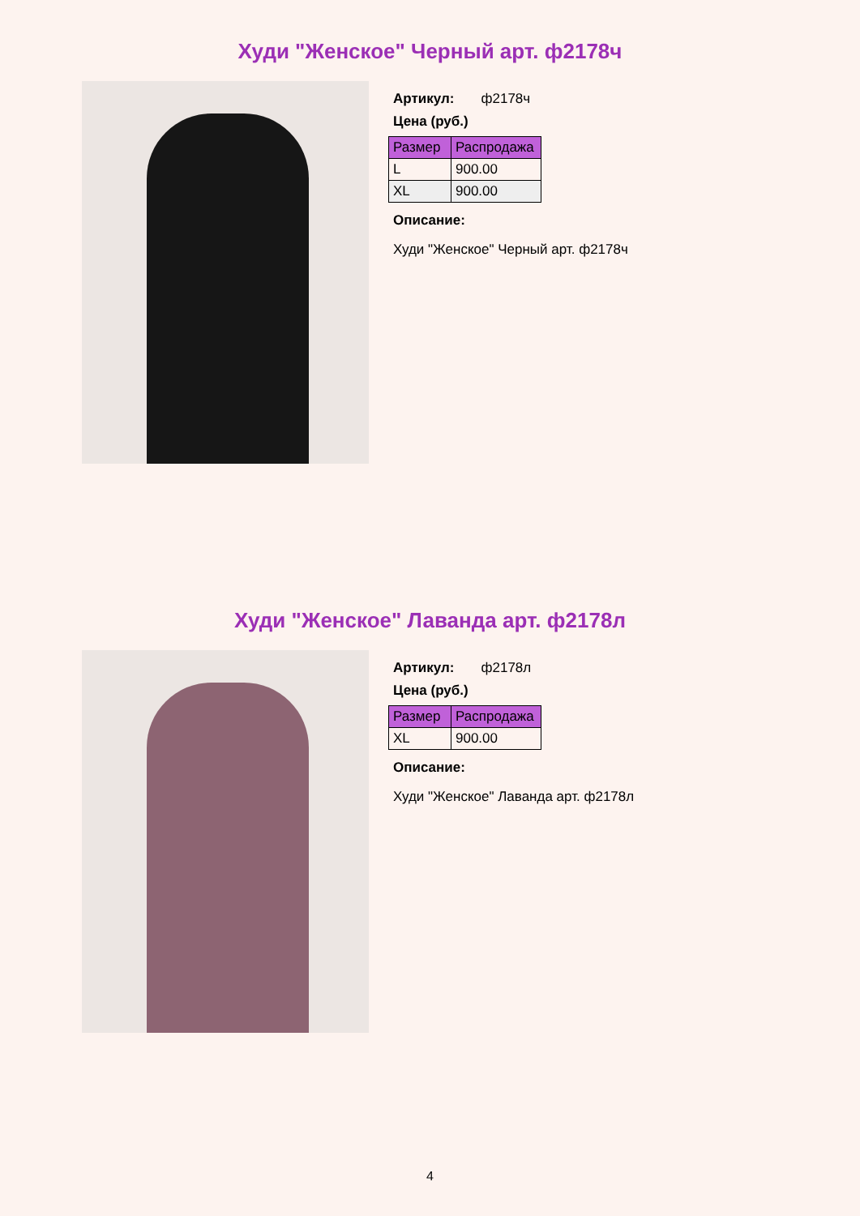Худи "Женское" Черный арт. ф2178ч
Артикул: ф2178ч
Цена (руб.)
| Размер | Распродажа |
| --- | --- |
| L | 900.00 |
| XL | 900.00 |
Описание:
Худи "Женское" Черный арт. ф2178ч
Худи "Женское" Лаванда арт. ф2178л
Артикул: ф2178л
Цена (руб.)
| Размер | Распродажа |
| --- | --- |
| XL | 900.00 |
Описание:
Худи "Женское" Лаванда арт. ф2178л
4